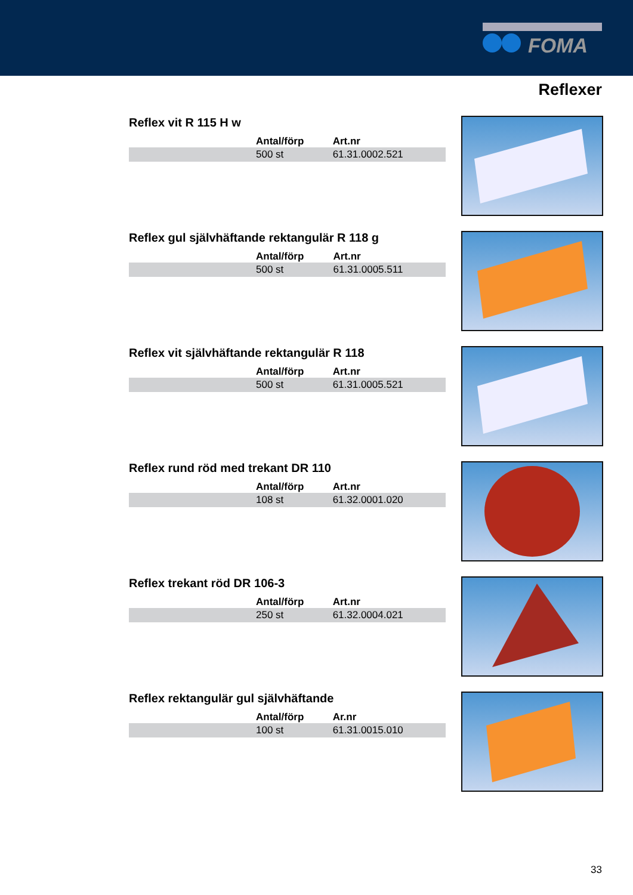FOMA
Reflexer
Reflex vit R 115 H w
| | Antal/förp | Art.nr |
| --- | --- | --- |
| | 500 st | 61.31.0002.521 |
Reflex gul självhäftande rektangulär R 118 g
| | Antal/förp | Art.nr |
| --- | --- | --- |
| | 500 st | 61.31.0005.511 |
Reflex vit självhäftande rektangulär R 118
| | Antal/förp | Art.nr |
| --- | --- | --- |
| | 500 st | 61.31.0005.521 |
Reflex rund röd med trekant DR 110
| | Antal/förp | Art.nr |
| --- | --- | --- |
| | 108 st | 61.32.0001.020 |
Reflex trekant röd DR 106-3
| | Antal/förp | Art.nr |
| --- | --- | --- |
| | 250 st | 61.32.0004.021 |
Reflex rektangulär gul självhäftande
| | Antal/förp | Ar.nr |
| --- | --- | --- |
| | 100 st | 61.31.0015.010 |
33